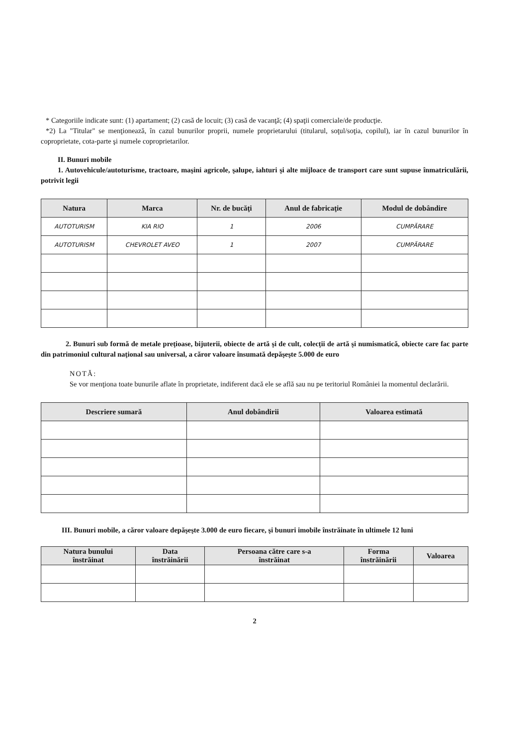* Categoriile indicate sunt: (1) apartament; (2) casă de locuit; (3) casă de vacanţă; (4) spaţii comerciale/de producţie.
*2) La "Titular" se menţionează, în cazul bunurilor proprii, numele proprietarului (titularul, soţul/soţia, copilul), iar în cazul bunurilor în coproprietate, cota-parte şi numele coproprietarilor.
II. Bunuri mobile
1. Autovehicule/autoturisme, tractoare, maşini agricole, şalupe, iahturi şi alte mijloace de transport care sunt supuse înmatriculării, potrivit legii
| Natura | Marca | Nr. de bucăţi | Anul de fabricaţie | Modul de dobândire |
| --- | --- | --- | --- | --- |
| AUTOTURISM | KIA RIO | 1 | 2006 | CUMPĂRARE |
| AUTOTURISM | CHEVROLET AVEO | 1 | 2007 | CUMPĂRARE |
2. Bunuri sub formă de metale preţioase, bijuterii, obiecte de artă şi de cult, colecţii de artă şi numismatică, obiecte care fac parte din patrimoniul cultural naţional sau universal, a căror valoare însumată depăşeşte 5.000 de euro
NOTĂ:
Se vor menţiona toate bunurile aflate în proprietate, indiferent dacă ele se află sau nu pe teritoriul României la momentul declarării.
| Descriere sumară | Anul dobândirii | Valoarea estimată |
| --- | --- | --- |
III. Bunuri mobile, a căror valoare depăşeşte 3.000 de euro fiecare, şi bunuri imobile înstrăinate în ultimele 12 luni
| Natura bunului înstrăinat | Data înstrăinării | Persoana către care s-a înstrăinat | Forma înstrăinării | Valoarea |
| --- | --- | --- | --- | --- |
2